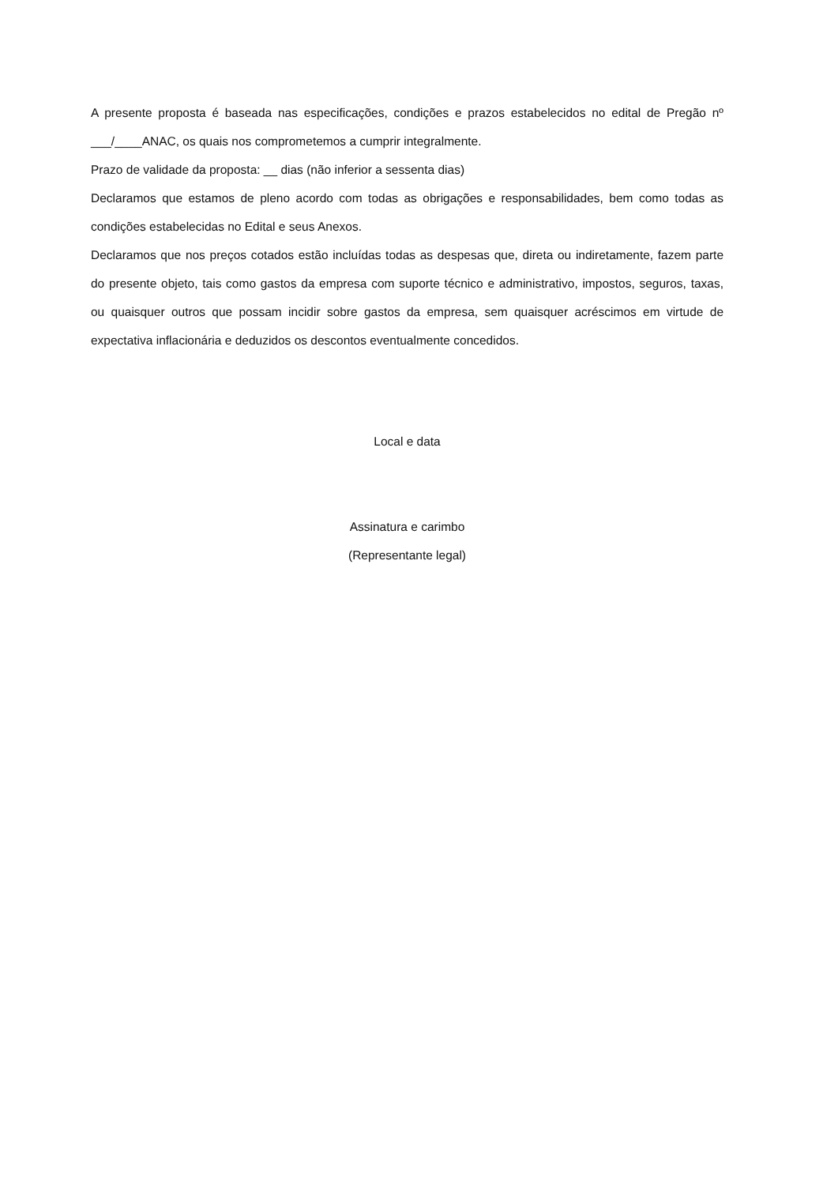A presente proposta é baseada nas especificações, condições e prazos estabelecidos no edital de Pregão nº ___/____ANAC, os quais nos comprometemos a cumprir integralmente.
Prazo de validade da proposta: __ dias (não inferior a sessenta dias)
Declaramos que estamos de pleno acordo com todas as obrigações e responsabilidades, bem como todas as condições estabelecidas no Edital e seus Anexos.
Declaramos que nos preços cotados estão incluídas todas as despesas que, direta ou indiretamente, fazem parte do presente objeto, tais como gastos da empresa com suporte técnico e administrativo, impostos, seguros, taxas, ou quaisquer outros que possam incidir sobre gastos da empresa, sem quaisquer acréscimos em virtude de expectativa inflacionária e deduzidos os descontos eventualmente concedidos.
Local e data
Assinatura e carimbo
(Representante legal)